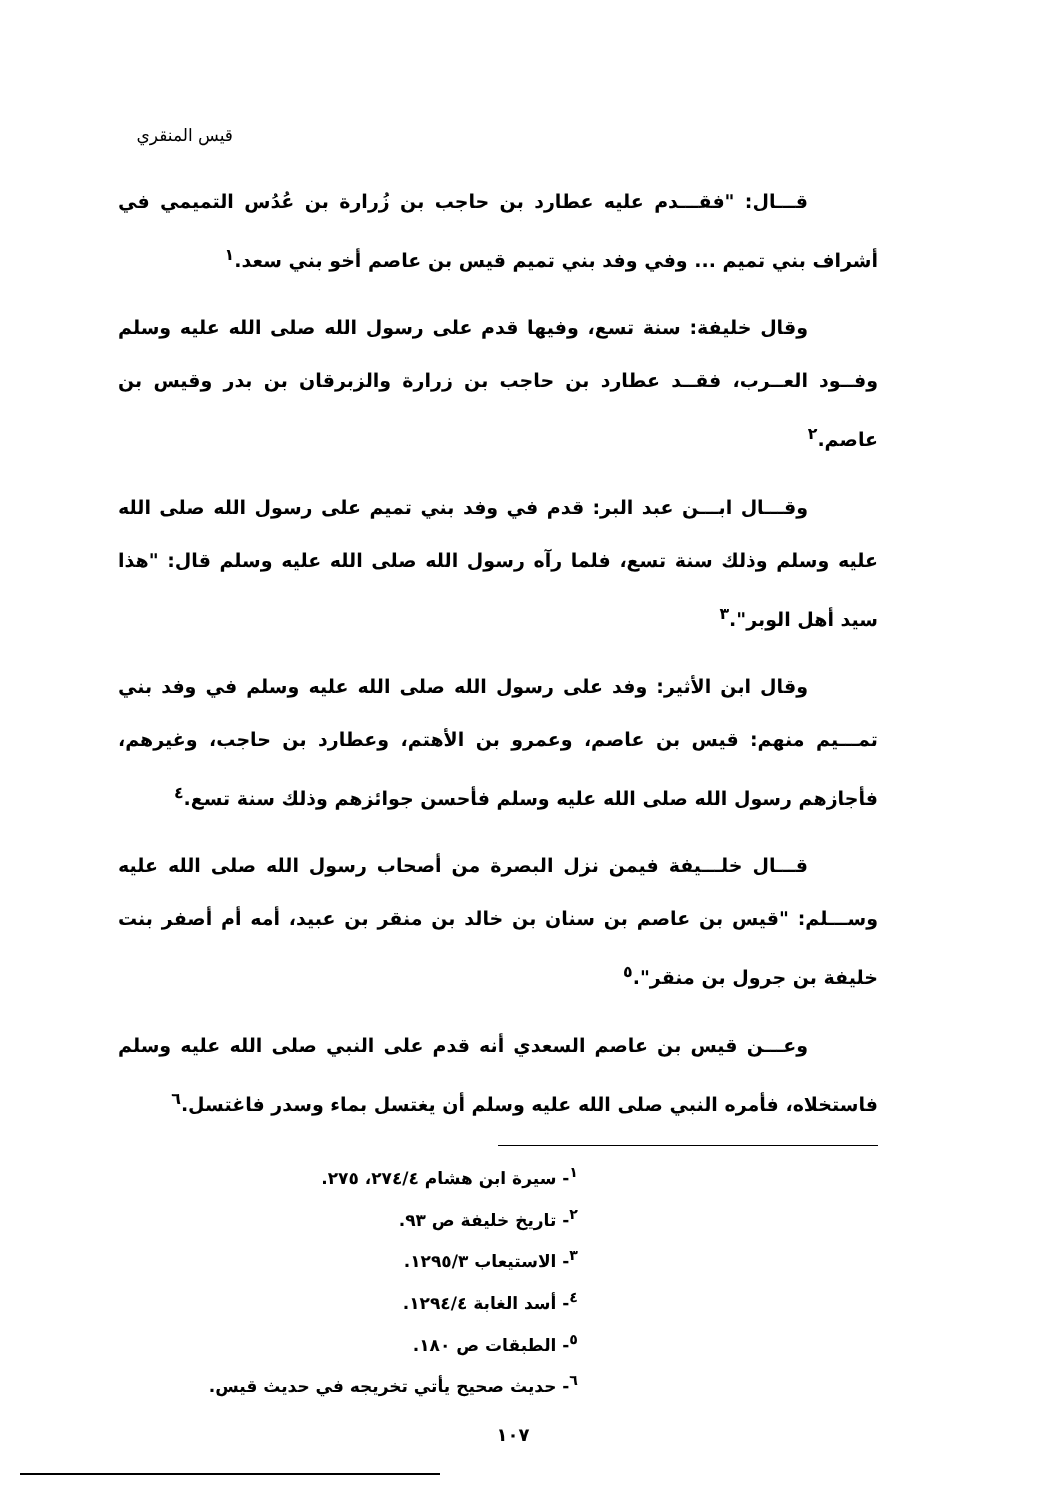قيس المنقري
قـــال: "فقـــدم عليه عطارد بن حاجب بن زُرارة بن عُدُس التميمي في أشراف بني تميم ... وفي وفد بني تميم قيس بن عاصم أخو بني سعد.<sup>١</sup>
وقال خليفة: سنة تسع، وفيها قدم على رسول الله صلى الله عليه وسلم وفــود العــرب، فقــد عطارد بن حاجب بن زرارة والزبرقان بن بدر وقيس بن عاصم.<sup>٢</sup>
وقـــال ابـــن عبد البر: قدم في وفد بني تميم على رسول الله صلى الله عليه وسلم وذلك سنة تسع، فلما رآه رسول الله صلى الله عليه وسلم قال: "هذا سيد أهل الوبر".<sup>٣</sup>
وقال ابن الأثير: وفد على رسول الله صلى الله عليه وسلم في وفد بني تمـــيم منهم: قيس بن عاصم، وعمرو بن الأهتم، وعطارد بن حاجب، وغيرهم، فأجازهم رسول الله صلى الله عليه وسلم فأحسن جوائزهم وذلك سنة تسع.<sup>٤</sup>
قـــال خلـــيفة فيمن نزل البصرة من أصحاب رسول الله صلى الله عليه وســـلم: "قيس بن عاصم بن سنان بن خالد بن منقر بن عبيد، أمه أم أصفر بنت خليفة بن جرول بن منقر".<sup>٥</sup>
وعـــن قيس بن عاصم السعدي أنه قدم على النبي صلى الله عليه وسلم فاستخلاه، فأمره النبي صلى الله عليه وسلم أن يغتسل بماء وسدر فاغتسل.<sup>٦</sup>
<sup>١</sup>- سيرة ابن هشام ٢٧٤/٤، ٢٧٥.
<sup>٢</sup>- تاريخ خليفة ص ٩٣.
<sup>٣</sup>- الاستيعاب ١٢٩٥/٣.
<sup>٤</sup>- أسد الغابة ١٢٩٤/٤.
<sup>٥</sup>- الطبقات ص ١٨٠.
<sup>٦</sup>- حديث صحيح يأتي تخريجه في حديث قيس.
١٠٧